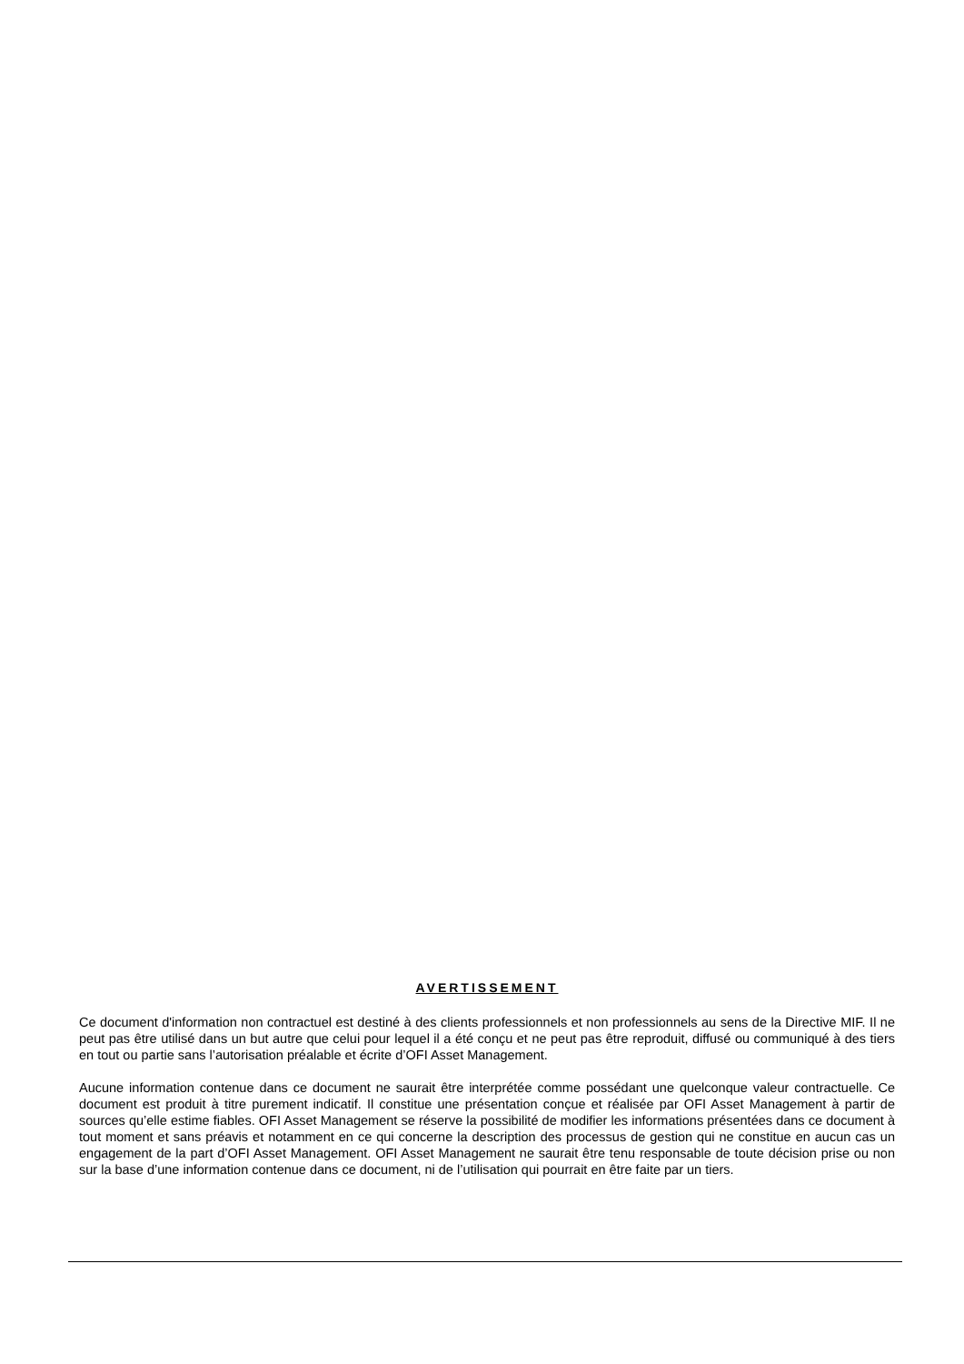AVERTISSEMENT
Ce document d'information non contractuel est destiné à des clients professionnels et non professionnels au sens de la Directive MIF. Il ne peut pas être utilisé dans un but autre que celui pour lequel il a été conçu et ne peut pas être reproduit, diffusé ou communiqué à des tiers en tout ou partie sans l’autorisation préalable et écrite d’OFI Asset Management.
Aucune information contenue dans ce document ne saurait être interprétée comme possédant une quelconque valeur contractuelle. Ce document est produit à titre purement indicatif. Il constitue une présentation conçue et réalisée par OFI Asset Management à partir de sources qu’elle estime fiables. OFI Asset Management se réserve la possibilité de modifier les informations présentées dans ce document à tout moment et sans préavis et notamment en ce qui concerne la description des processus de gestion qui ne constitue en aucun cas un engagement de la part d’OFI Asset Management. OFI Asset Management ne saurait être tenu responsable de toute décision prise ou non sur la base d’une information contenue dans ce document, ni de l’utilisation qui pourrait en être faite par un tiers.